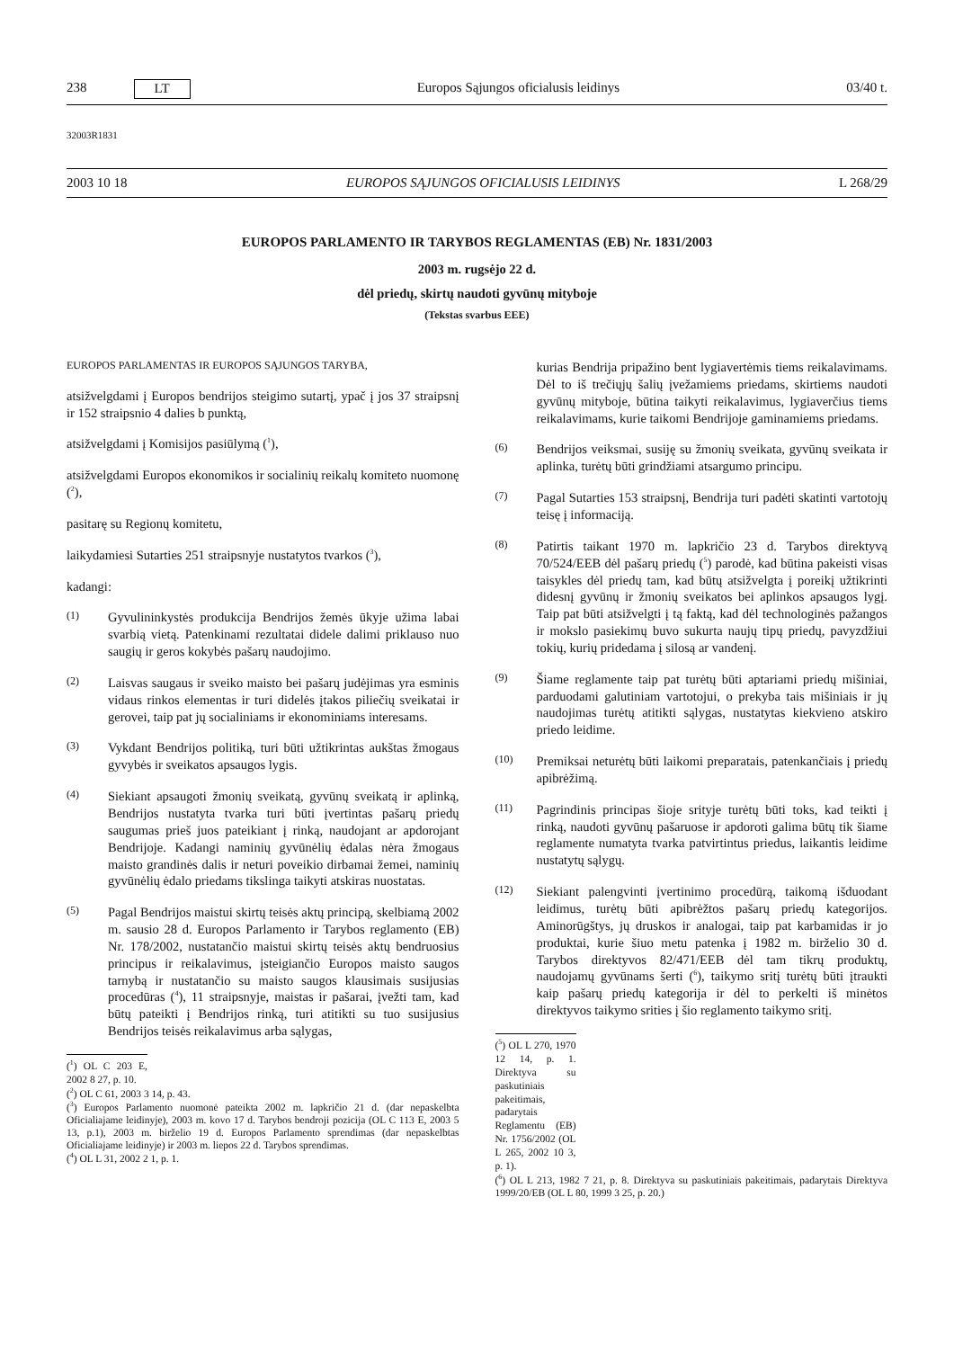238 LT Europos Sąjungos oficialusis leidinys 03/40 t.
32003R1831
2003 10 18 EUROPOS SĄJUNGOS OFICIALUSIS LEIDINYS L 268/29
EUROPOS PARLAMENTO IR TARYBOS REGLAMENTAS (EB) Nr. 1831/2003
2003 m. rugsėjo 22 d.
dėl priedų, skirtų naudoti gyvūnų mityboje
(Tekstas svarbus EEE)
EUROPOS PARLAMENTAS IR EUROPOS SĄJUNGOS TARYBA,
atsižvelgdami į Europos bendrijos steigimo sutartį, ypač į jos 37 straipsnį ir 152 straipsnio 4 dalies b punktą,
atsižvelgdami į Komisijos pasiūlymą (<sup>1</sup>),
atsižvelgdami Europos ekonomikos ir socialinių reikalų komiteto nuomonę (<sup>2</sup>),
pasitarę su Regionų komitetu,
laikydamiesi Sutarties 251 straipsnyje nustatytos tvarkos (<sup>3</sup>),
kadangi:
(1) Gyvulininkystės produkcija Bendrijos žemės ūkyje užima labai svarbią vietą. Patenkinami rezultatai didele dalimi priklauso nuo saugių ir geros kokybės pašarų naudojimo.
(2) Laisvas saugaus ir sveiko maisto bei pašarų judėjimas yra esminis vidaus rinkos elementas ir turi didelės įtakos piliečių sveikatai ir gerovei, taip pat jų socialiniams ir ekonominiams interesams.
(3) Vykdant Bendrijos politiką, turi būti užtikrintas aukštas žmogaus gyvybės ir sveikatos apsaugos lygis.
(4) Siekiant apsaugoti žmonių sveikatą, gyvūnų sveikatą ir aplinką, Bendrijos nustatyta tvarka turi būti įvertintas pašarų priedų saugumas prieš juos pateikiant į rinką, naudojant ar apdorojant Bendrijoje. Kadangi naminių gyvūnėlių ėdalas nėra žmogaus maisto grandinės dalis ir neturi poveikio dirbamai žemei, naminių gyvūnėlių ėdalo priedams tikslinga taikyti atskiras nuostatas.
(5) Pagal Bendrijos maistui skirtų teisės aktų principą, skelbiamą 2002 m. sausio 28 d. Europos Parlamento ir Tarybos reglamento (EB) Nr. 178/2002, nustatančio maistui skirtų teisės aktų bendruosius principus ir reikalavimus, įsteigiančio Europos maisto saugos tarnybą ir nustatančio su maisto saugos klausimais susijusias procedūras (<sup>4</sup>), 11 straipsnyje, maistas ir pašarai, įvežti tam, kad būtų pateikti į Bendrijos rinką, turi atitikti su tuo susijusius Bendrijos teisės reikalavimus arba sąlygas,
(<sup>1</sup>) OL C 203 E, 2002 8 27, p. 10.
(<sup>2</sup>) OL C 61, 2003 3 14, p. 43.
(<sup>3</sup>) Europos Parlamento nuomonė pateikta 2002 m. lapkričio 21 d. (dar nepaskelbta Oficialiajame leidinyje), 2003 m. kovo 17 d. Tarybos bendroji pozicija (OL C 113 E, 2003 5 13, p.1), 2003 m. birželio 19 d. Europos Parlamento sprendimas (dar nepaskelbtas Oficialiajame leidinyje) ir 2003 m. liepos 22 d. Tarybos sprendimas.
(<sup>4</sup>) OL L 31, 2002 2 1, p. 1.
kurias Bendrija pripažino bent lygiavertėmis tiems reikalavimams. Dėl to iš trečiųjų šalių įvežamiems priedams, skirtiems naudoti gyvūnų mityboje, būtina taikyti reikalavimus, lygiaverčius tiems reikalavimams, kurie taikomi Bendrijoje gaminamiems priedams.
(6) Bendrijos veiksmai, susiję su žmonių sveikata, gyvūnų sveikata ir aplinka, turėtų būti grindžiami atsargumo principu.
(7) Pagal Sutarties 153 straipsnį, Bendrija turi padėti skatinti vartotojų teisę į informaciją.
(8) Patirtis taikant 1970 m. lapkričio 23 d. Tarybos direktyvą 70/524/EEB dėl pašarų priedų (<sup>5</sup>) parodė, kad būtina pakeisti visas taisykles dėl priedų tam, kad būtų atsižvelgta į poreikį užtikrinti didesnį gyvūnų ir žmonių sveikatos bei aplinkos apsaugos lygį. Taip pat būti atsižvelgti į tą faktą, kad dėl technologinės pažangos ir mokslo pasiekimų buvo sukurta naujų tipų priedų, pavyzdžiui tokių, kurių pridedama į silosą ar vandenį.
(9) Šiame reglamente taip pat turėtų būti aptariami priedų mišiniai, parduodami galutiniam vartotojui, o prekyba tais mišiniais ir jų naudojimas turėtų atitikti sąlygas, nustatytas kiekvieno atskiro priedo leidime.
(10) Premiksai neturėtų būti laikomi preparatais, patenkančiais į priedų apibrėžimą.
(11) Pagrindinis principas šioje srityje turėtų būti toks, kad teikti į rinką, naudoti gyvūnų pašaruose ir apdoroti galima būtų tik šiame reglamente numatyta tvarka patvirtintus priedus, laikantis leidime nustatytų sąlygų.
(12) Siekiant palengvinti įvertinimo procedūrą, taikomą išduodant leidimus, turėtų būti apibrėžtos pašarų priedų kategorijos. Aminorūgštys, jų druskos ir analogai, taip pat karbamidas ir jo produktai, kurie šiuo metu patenka į 1982 m. birželio 30 d. Tarybos direktyvos 82/471/EEB dėl tam tikrų produktų, naudojamų gyvūnams šerti (<sup>6</sup>), taikymo sritį turėtų būti įtraukti kaip pašarų priedų kategorija ir dėl to perkelti iš minėtos direktyvos taikymo srities į šio reglamento taikymo sritį.
(<sup>5</sup>) OL L 270, 1970 12 14, p. 1. Direktyva su paskutiniais pakeitimais, padarytais Reglamentu (EB) Nr. 1756/2002 (OL L 265, 2002 10 3, p. 1).
(<sup>6</sup>) OL L 213, 1982 7 21, p. 8. Direktyva su paskutiniais pakeitimais, padarytais Direktyva 1999/20/EB (OL L 80, 1999 3 25, p. 20.)